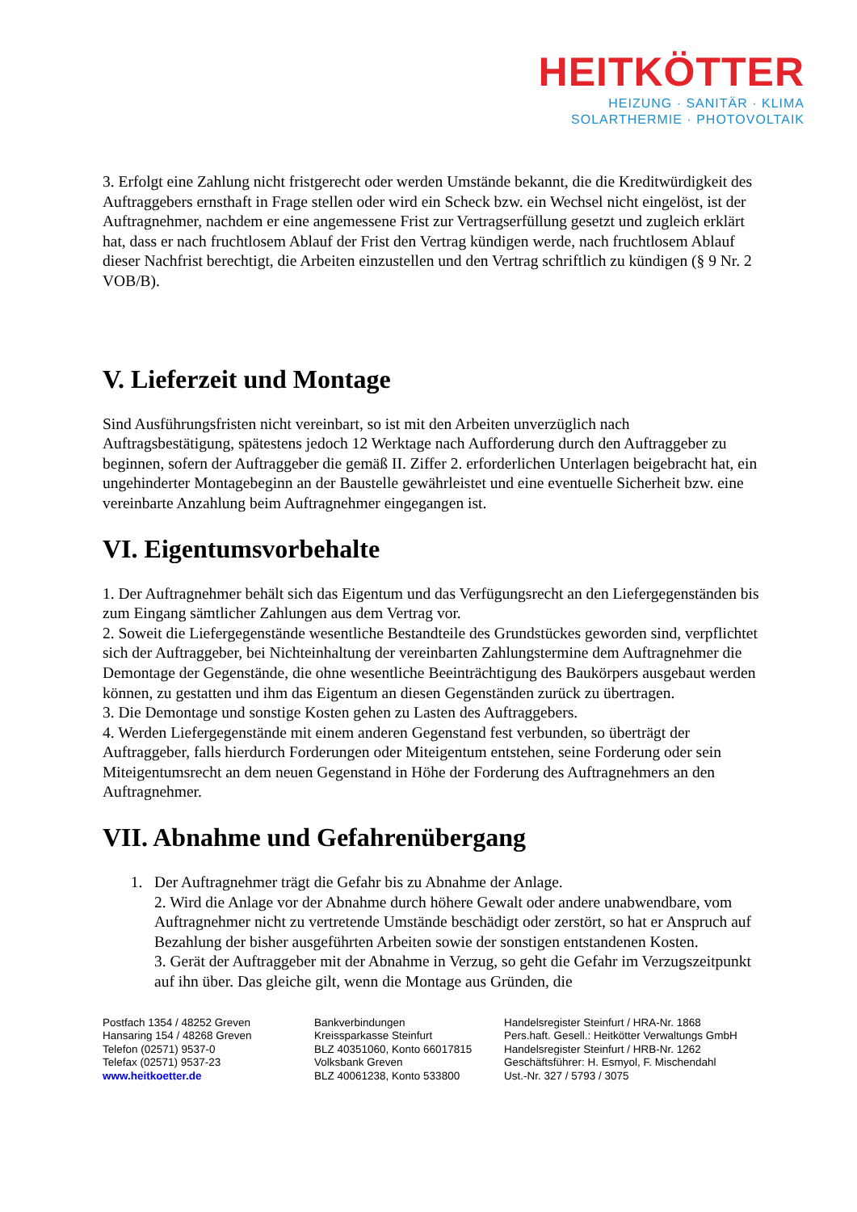HEITKÖTTER
HEIZUNG · SANITÄR · KLIMA
SOLARTHERMIE · PHOTOVOLTAIK
3. Erfolgt eine Zahlung nicht fristgerecht oder werden Umstände bekannt, die die Kreditwürdigkeit des Auftraggebers ernsthaft in Frage stellen oder wird ein Scheck bzw. ein Wechsel nicht eingelöst, ist der Auftragnehmer, nachdem er eine angemessene Frist zur Vertragserfüllung gesetzt und zugleich erklärt hat, dass er nach fruchtlosem Ablauf der Frist den Vertrag kündigen werde, nach fruchtlosem Ablauf dieser Nachfrist berechtigt, die Arbeiten einzustellen und den Vertrag schriftlich zu kündigen (§ 9 Nr. 2 VOB/B).
V. Lieferzeit und Montage
Sind Ausführungsfristen nicht vereinbart, so ist mit den Arbeiten unverzüglich nach Auftragsbestätigung, spätestens jedoch 12 Werktage nach Aufforderung durch den Auftraggeber zu beginnen, sofern der Auftraggeber die gemäß II. Ziffer 2. erforderlichen Unterlagen beigebracht hat, ein ungehinderter Montagebeginn an der Baustelle gewährleistet und eine eventuelle Sicherheit bzw. eine vereinbarte Anzahlung beim Auftragnehmer eingegangen ist.
VI. Eigentumsvorbehalte
1. Der Auftragnehmer behält sich das Eigentum und das Verfügungsrecht an den Liefergegenständen bis zum Eingang sämtlicher Zahlungen aus dem Vertrag vor.
2. Soweit die Liefergegenstände wesentliche Bestandteile des Grundstückes geworden sind, verpflichtet sich der Auftraggeber, bei Nichteinhaltung der vereinbarten Zahlungstermine dem Auftragnehmer die Demontage der Gegenstände, die ohne wesentliche Beeinträchtigung des Baukörpers ausgebaut werden können, zu gestatten und ihm das Eigentum an diesen Gegenständen zurück zu übertragen.
3. Die Demontage und sonstige Kosten gehen zu Lasten des Auftraggebers.
4. Werden Liefergegenstände mit einem anderen Gegenstand fest verbunden, so überträgt der Auftraggeber, falls hierdurch Forderungen oder Miteigentum entstehen, seine Forderung oder sein Miteigentumsrecht an dem neuen Gegenstand in Höhe der Forderung des Auftragnehmers an den Auftragnehmer.
VII. Abnahme und Gefahrenübergang
1. Der Auftragnehmer trägt die Gefahr bis zu Abnahme der Anlage.
2. Wird die Anlage vor der Abnahme durch höhere Gewalt oder andere unabwendbare, vom Auftragnehmer nicht zu vertretende Umstände beschädigt oder zerstört, so hat er Anspruch auf Bezahlung der bisher ausgeführten Arbeiten sowie der sonstigen entstandenen Kosten.
3. Gerät der Auftraggeber mit der Abnahme in Verzug, so geht die Gefahr im Verzugszeitpunkt auf ihn über. Das gleiche gilt, wenn die Montage aus Gründen, die
Postfach 1354 / 48252 Greven
Hansaring 154 / 48268 Greven
Telefon (02571) 9537-0
Telefax (02571) 9537-23
www.heitkoetter.de
Bankverbindungen
Kreissparkasse Steinfurt
BLZ 40351060, Konto 66017815
Volksbank Greven
BLZ 40061238, Konto 533800
Handelsregister Steinfurt / HRA-Nr. 1868
Pers.haft. Gesell.: Heitkötter Verwaltungs GmbH
Handelsregister Steinfurt / HRB-Nr. 1262
Geschäftsführer: H. Esmyol, F. Mischendahl
Ust.-Nr. 327 / 5793 / 3075